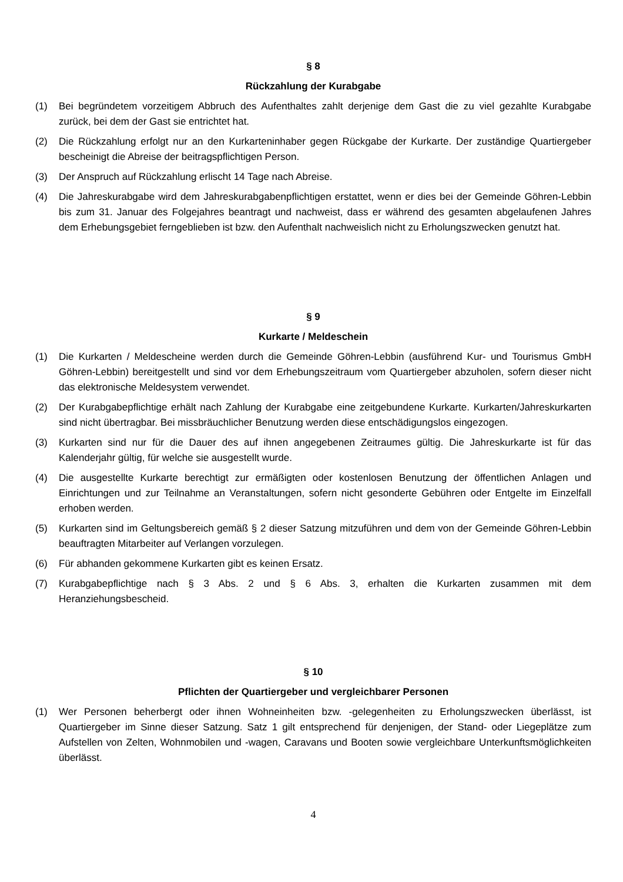§ 8
Rückzahlung der Kurabgabe
(1) Bei begründetem vorzeitigem Abbruch des Aufenthaltes zahlt derjenige dem Gast die zu viel gezahlte Kurabgabe zurück, bei dem der Gast sie entrichtet hat.
(2) Die Rückzahlung erfolgt nur an den Kurkarteninhaber gegen Rückgabe der Kurkarte. Der zuständige Quartiergeber bescheinigt die Abreise der beitragspflichtigen Person.
(3) Der Anspruch auf Rückzahlung erlischt 14 Tage nach Abreise.
(4) Die Jahreskurabgabe wird dem Jahreskurabgabenpflichtigen erstattet, wenn er dies bei der Gemeinde Göhren-Lebbin bis zum 31. Januar des Folgejahres beantragt und nachweist, dass er während des gesamten abgelaufenen Jahres dem Erhebungsgebiet ferngeblieben ist bzw. den Aufenthalt nachweislich nicht zu Erholungszwecken genutzt hat.
§ 9
Kurkarte / Meldeschein
(1) Die Kurkarten / Meldescheine werden durch die Gemeinde Göhren-Lebbin (ausführend Kur- und Tourismus GmbH Göhren-Lebbin) bereitgestellt und sind vor dem Erhebungszeitraum vom Quartiergeber abzuholen, sofern dieser nicht das elektronische Meldesystem verwendet.
(2) Der Kurabgabepflichtige erhält nach Zahlung der Kurabgabe eine zeitgebundene Kurkarte. Kurkarten/Jahreskurkarten sind nicht übertragbar. Bei missbräuchlicher Benutzung werden diese entschädigungslos eingezogen.
(3) Kurkarten sind nur für die Dauer des auf ihnen angegebenen Zeitraumes gültig. Die Jahreskurkarte ist für das Kalenderjahr gültig, für welche sie ausgestellt wurde.
(4) Die ausgestellte Kurkarte berechtigt zur ermäßigten oder kostenlosen Benutzung der öffentlichen Anlagen und Einrichtungen und zur Teilnahme an Veranstaltungen, sofern nicht gesonderte Gebühren oder Entgelte im Einzelfall erhoben werden.
(5) Kurkarten sind im Geltungsbereich gemäß § 2 dieser Satzung mitzuführen und dem von der Gemeinde Göhren-Lebbin beauftragten Mitarbeiter auf Verlangen vorzulegen.
(6) Für abhanden gekommene Kurkarten gibt es keinen Ersatz.
(7) Kurabgabepflichtige nach § 3 Abs. 2 und § 6 Abs. 3, erhalten die Kurkarten zusammen mit dem Heranziehungsbescheid.
§ 10
Pflichten der Quartiergeber und vergleichbarer Personen
(1) Wer Personen beherbergt oder ihnen Wohneinheiten bzw. -gelegenheiten zu Erholungszwecken überlässt, ist Quartiergeber im Sinne dieser Satzung. Satz 1 gilt entsprechend für denjenigen, der Stand- oder Liegeplätze zum Aufstellen von Zelten, Wohnmobilen und -wagen, Caravans und Booten sowie vergleichbare Unterkunftsmöglichkeiten überlässt.
4